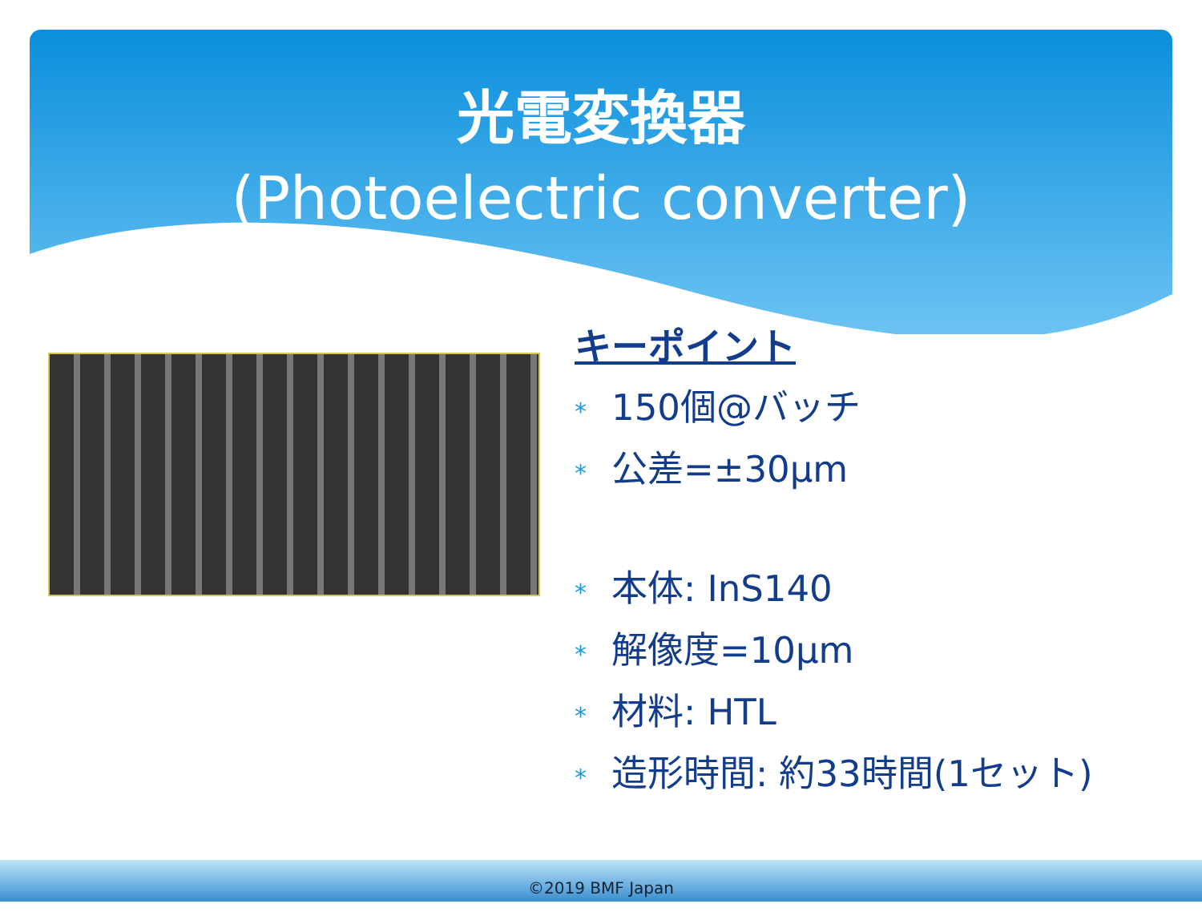光電変換器
(Photoelectric converter)
キーポイント
* 150個@バッチ
* 公差=±30µm
* 本体: InS140
* 解像度=10µm
* 材料: HTL
* 造形時間: 約33時間(1セット)
©2019 BMF Japan